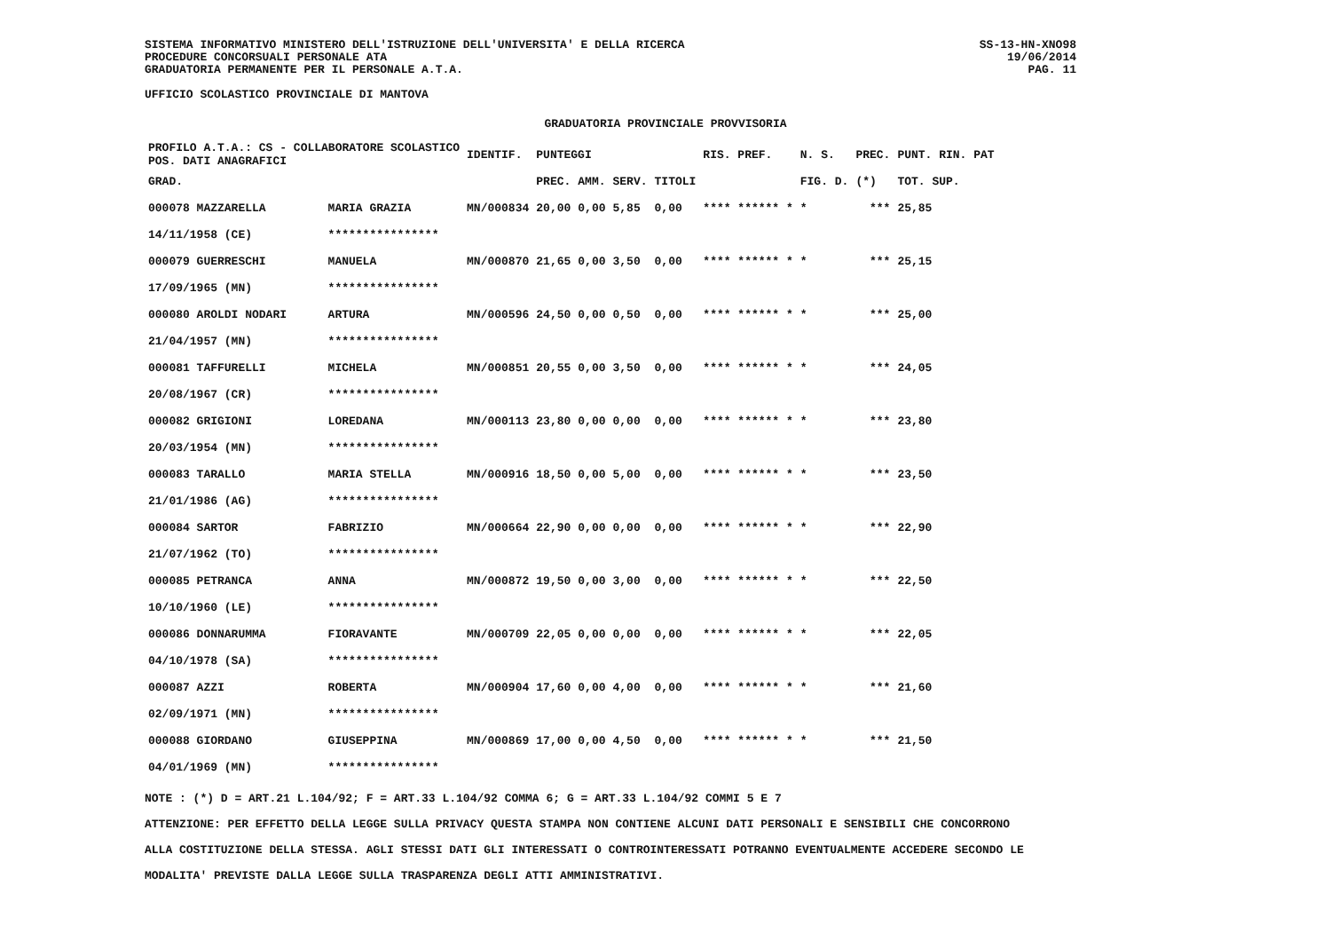SISTEMA INFORMATIVO MINISTERO DELL'ISTRUZIONE DELL'UNIVERSITA' E DELLA RICERCA
PROCEDURE CONCORSUALI PERSONALE ATA
GRADUATORIA PERMANENTE PER IL PERSONALE A.T.A.
UFFICIO SCOLASTICO PROVINCIALE DI MANTOVA
SS-13-HN-XNO98
19/06/2014
PAG. 11
GRADUATORIA PROVINCIALE PROVVISORIA
| PROFILO A.T.A.: CS - COLLABORATORE SCOLASTICO POS. DATI ANAGRAFICI | | | IDENTIF. | PUNTEGGI | | | | RIS. PREF. | N. S. | PREC. | PUNT. RIN. PAT |
| --- | --- | --- | --- | --- | --- | --- | --- | --- | --- | --- | --- |
| GRAD. | | | | PREC. | AMM. | SERV. | TITOLI | | FIG. D. | (*) | TOT. SUP. |
| 000078 MAZZARELLA | | MARIA GRAZIA | MN/000834 | 20,00 | 0,00 | 5,85 | 0,00 | **** ****** * | * | *** | 25,85 |
| 14/11/1958 (CE) | | **************** | | | | | | | | | |
| 000079 GUERRESCHI | | MANUELA | MN/000870 | 21,65 | 0,00 | 3,50 | 0,00 | **** ****** * | * | *** | 25,15 |
| 17/09/1965 (MN) | | **************** | | | | | | | | | |
| 000080 AROLDI NODARI | | ARTURA | MN/000596 | 24,50 | 0,00 | 0,50 | 0,00 | **** ****** * | * | *** | 25,00 |
| 21/04/1957 (MN) | | **************** | | | | | | | | | |
| 000081 TAFFURELLI | | MICHELA | MN/000851 | 20,55 | 0,00 | 3,50 | 0,00 | **** ****** * | * | *** | 24,05 |
| 20/08/1967 (CR) | | **************** | | | | | | | | | |
| 000082 GRIGIONI | | LOREDANA | MN/000113 | 23,80 | 0,00 | 0,00 | 0,00 | **** ****** * | * | *** | 23,80 |
| 20/03/1954 (MN) | | **************** | | | | | | | | | |
| 000083 TARALLO | | MARIA STELLA | MN/000916 | 18,50 | 0,00 | 5,00 | 0,00 | **** ****** * | * | *** | 23,50 |
| 21/01/1986 (AG) | | **************** | | | | | | | | | |
| 000084 SARTOR | | FABRIZIO | MN/000664 | 22,90 | 0,00 | 0,00 | 0,00 | **** ****** * | * | *** | 22,90 |
| 21/07/1962 (TO) | | **************** | | | | | | | | | |
| 000085 PETRANCA | | ANNA | MN/000872 | 19,50 | 0,00 | 3,00 | 0,00 | **** ****** * | * | *** | 22,50 |
| 10/10/1960 (LE) | | **************** | | | | | | | | | |
| 000086 DONNARUMMA | | FIORAVANTE | MN/000709 | 22,05 | 0,00 | 0,00 | 0,00 | **** ****** * | * | *** | 22,05 |
| 04/10/1978 (SA) | | **************** | | | | | | | | | |
| 000087 AZZI | | ROBERTA | MN/000904 | 17,60 | 0,00 | 4,00 | 0,00 | **** ****** * | * | *** | 21,60 |
| 02/09/1971 (MN) | | **************** | | | | | | | | | |
| 000088 GIORDANO | | GIUSEPPINA | MN/000869 | 17,00 | 0,00 | 4,50 | 0,00 | **** ****** * | * | *** | 21,50 |
| 04/01/1969 (MN) | | **************** | | | | | | | | | |
NOTE : (*) D = ART.21 L.104/92; F = ART.33 L.104/92 COMMA 6; G = ART.33 L.104/92 COMMI 5 E 7
ATTENZIONE: PER EFFETTO DELLA LEGGE SULLA PRIVACY QUESTA STAMPA NON CONTIENE ALCUNI DATI PERSONALI E SENSIBILI CHE CONCORRONO
ALLA COSTITUZIONE DELLA STESSA. AGLI STESSI DATI GLI INTERESSATI O CONTROINTERESSATI POTRANNO EVENTUALMENTE ACCEDERE SECONDO LE
MODALITA' PREVISTE DALLA LEGGE SULLA TRASPARENZA DEGLI ATTI AMMINISTRATIVI.